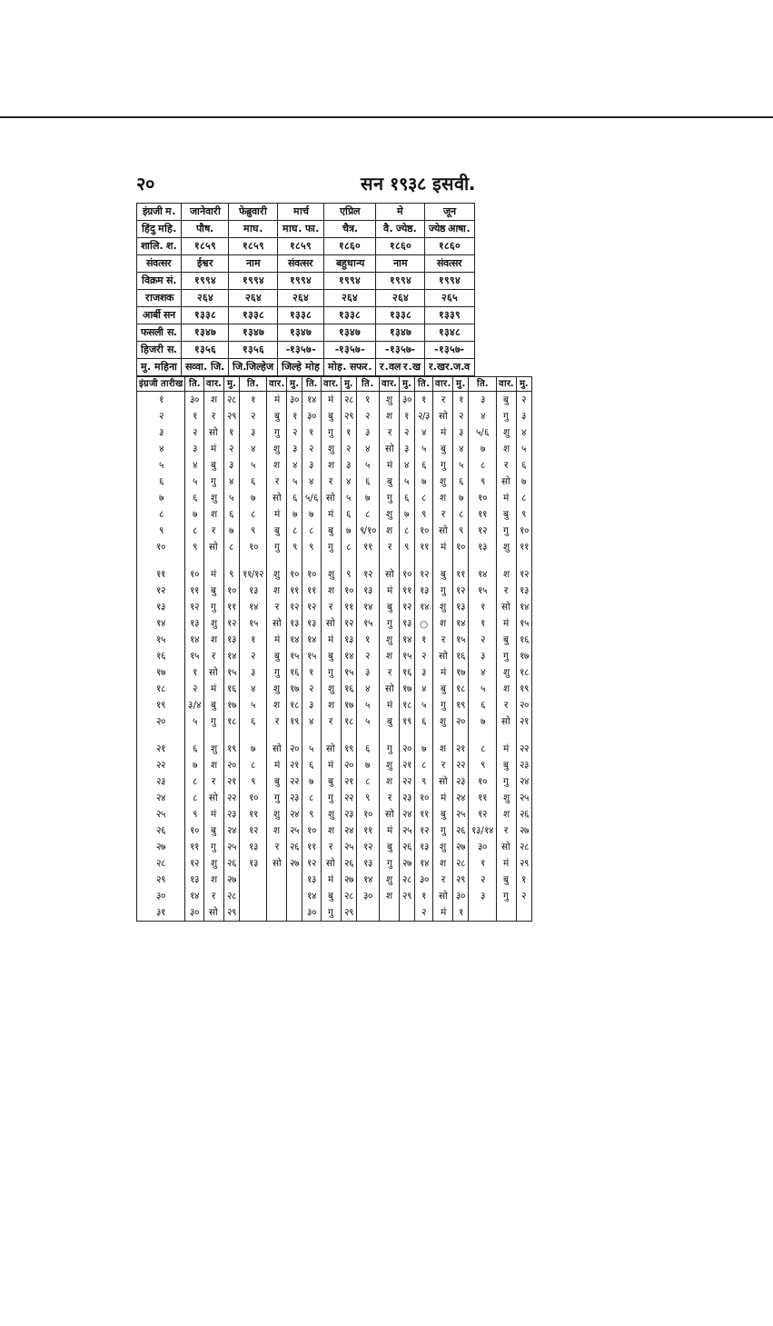२० सन १९३८ इसवी.
| इंग्रजी म. | जानेवारी | फेब्रुवारी | मार्च | एप्रिल | मे | जून |
| हिंदु महि. | पौष. | माघ. | माघ. फा. | चैत्र. | वै. ज्येष्ठ. | ज्येष्ठ आषा. |
| शालि. श. | १८५९ | १८५९ | १८५९ | १८६० | १८६० | १८६० |
| संवत्सर | ईश्वर | नाम | संवत्सर | बहुधान्य | नाम | संवत्सर |
| विक्रम सं. | १९९४ | १९९४ | १९९४ | १९९४ | १९९४ | १९९४ |
| राजशक | २६४ | २६४ | २६४ | २६४ | २६४ | २६५ |
| आर्बी सन | १३३८ | १३३८ | १३३८ | १३३८ | १३३८ | १३३९ |
| फसली स. | १३४७ | १३४७ | १३४७ | १३४७ | १३४७ | १३४८ |
| हिजरी स. | १३५६ | १३५६ | -१३५७- | -१३५७- | -१३५७- | -१३५७- |
| मु. महिना | सव्वा. जि. | जि.जिल्हेज | जिल्हे मोह | मोह. सफर. | र.वल र.ख | र.खर.ज.व |
| इंग्रजी तारीख | ति. | वार. | मु. | ति. | वार. | मु. | ति. | वार. | मु. | ति. | वार. | मु. | ति. | वार. | मु. | ति. | वार. | मु. |
| --- | --- | --- | --- | --- | --- | --- | --- | --- | --- | --- | --- | --- | --- | --- | --- | --- | --- | --- |
| १ | ३० | श | २८ | १ | मं | ३० | १४ | मं | २८ | १ | शु | ३० | १ | र | १ | ३ | बु | २ |
| २ | १ | र | २९ | २ | बु | १ | ३० | बु | २९ | २ | श | १ | २/३ | सो | २ | ४ | गु | ३ |
| ३ | २ | सो | १ | ३ | गु | २ | १ | गु | १ | ३ | र | २ | ४ | मं | ३ | ५/६ | शु | ४ |
| ४ | ३ | मं | २ | ४ | शु | ३ | २ | शु | २ | ४ | सो | ३ | ५ | बु | ४ | ७ | श | ५ |
| ५ | ४ | बु | ३ | ५ | श | ४ | ३ | श | ३ | ५ | मं | ४ | ६ | गु | ५ | ८ | र | ६ |
| ६ | ५ | गु | ४ | ६ | र | ५ | ४ | र | ४ | ६ | बु | ५ | ७ | शु | ६ | ९ | सो | ७ |
| ७ | ६ | शु | ५ | ७ | सो | ६ | ५/६ | सो | ५ | ७ | गु | ६ | ८ | श | ७ | १० | मं | ८ |
| ८ | ७ | श | ६ | ८ | मं | ७ | ७ | मं | ६ | ८ | शु | ७ | ९ | र | ८ | ११ | बु | ९ |
| ९ | ८ | र | ७ | ९ | बु | ८ | ८ | बु | ७ | ९/१० | श | ८ | १० | सो | ९ | १२ | गु | १० |
| १० | ९ | सो | ८ | १० | गु | ९ | ९ | गु | ८ | ११ | र | ९ | ११ | मं | १० | १३ | शु | ११ |
| ११ | १० | मं | ९ | ११/१२ | शु | १० | १० | शु | ९ | १२ | सो | १० | १२ | बु | ११ | १४ | श | १२ |
| १२ | ११ | बु | १० | १३ | श | ११ | ११ | श | १० | १३ | मं | ११ | १३ | गु | १२ | १५ | र | १३ |
| १३ | १२ | गु | ११ | १४ | र | १२ | १२ | र | ११ | १४ | बु | १२ | १४ | शु | १३ | १ | सो | १४ |
| १४ | १३ | शु | १२ | १५ | सो | १३ | १३ | सो | १२ | १५ | गु | १३ | ○ | श | १४ | १ | मं | १५ |
| १५ | १४ | श | १३ | १ | मं | १४ | १४ | मं | १३ | १ | शु | १४ | १ | र | १५ | २ | बु | १६ |
| १६ | १५ | र | १४ | २ | बु | १५ | १५ | बु | १४ | २ | श | १५ | २ | सो | १६ | ३ | गु | १७ |
| १७ | १ | सो | १५ | ३ | गु | १६ | १ | गु | १५ | ३ | र | १६ | ३ | मं | १७ | ४ | शु | १८ |
| १८ | २ | मं | १६ | ४ | शु | १७ | २ | शु | १६ | ४ | सो | १७ | ४ | बु | १८ | ५ | श | १९ |
| १९ | ३/४ | बु | १७ | ५ | श | १८ | ३ | श | १७ | ५ | मं | १८ | ५ | गु | १९ | ६ | र | २० |
| २० | ५ | गु | १८ | ६ | र | १९ | ४ | र | १८ | ५ | बु | १९ | ६ | शु | २० | ७ | सो | २१ |
| २१ | ६ | शु | १९ | ७ | सो | २० | ५ | सो | १९ | ६ | गु | २० | ७ | श | २१ | ८ | मं | २२ |
| २२ | ७ | श | २० | ८ | मं | २१ | ६ | मं | २० | ७ | शु | २१ | ८ | र | २२ | ९ | बु | २३ |
| २३ | ८ | र | २१ | ९ | बु | २२ | ७ | बु | २१ | ८ | श | २२ | ९ | सो | २३ | १० | गु | २४ |
| २४ | ८ | सो | २२ | १० | गु | २३ | ८ | गु | २२ | ९ | र | २३ | १० | मं | २४ | ११ | शु | २५ |
| २५ | ९ | मं | २३ | ११ | शु | २४ | ९ | शु | २३ | १० | सो | २४ | ११ | बु | २५ | १२ | श | २६ |
| २६ | १० | बु | २४ | १२ | श | २५ | १० | श | २४ | ११ | मं | २५ | १२ | गु | २६ | १३/१४ | र | २७ |
| २७ | ११ | गु | २५ | १३ | र | २६ | ११ | र | २५ | १२ | बु | २६ | १३ | शु | २७ | ३० | सो | २८ |
| २८ | १२ | शु | २६ | १३ | सो | २७ | १२ | सो | २६ | १३ | गु | २७ | १४ | श | २८ | १ | मं | २९ |
| २९ | १३ | श | २७ | | | | १३ | मं | २७ | १४ | शु | २८ | ३० | र | २९ | २ | बु | १ |
| ३० | १४ | र | २८ | | | | १४ | बु | २८ | ३० | श | २९ | १ | सो | ३० | ३ | गु | २ |
| ३१ | ३० | सो | २९ | | | | ३० | गु | २९ | | | | २ | मं | १ | | | |